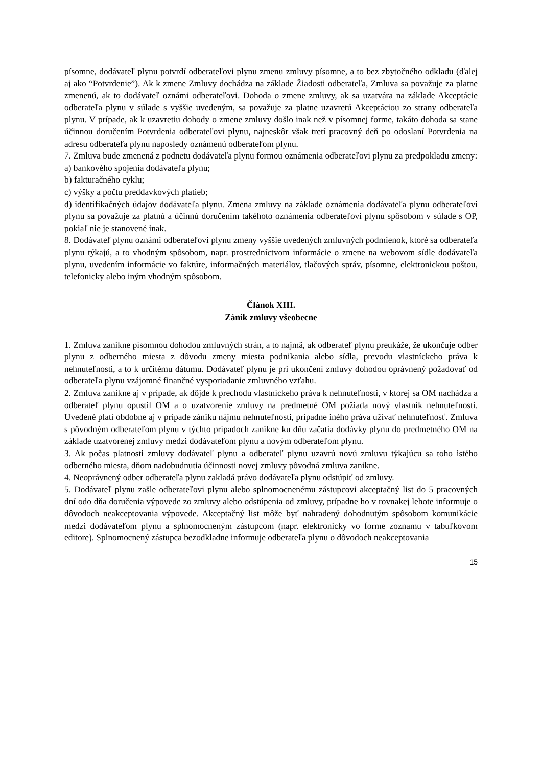písomne, dodávateľ plynu potvrdí odberateľovi plynu zmenu zmluvy písomne, a to bez zbytočného odkladu (ďalej aj ako “Potvrdenie”). Ak k zmene Zmluvy dochádza na základe Žiadosti odberateľa, Zmluva sa považuje za platne zmenenú, ak to dodávateľ oznámi odberateľovi. Dohoda o zmene zmluvy, ak sa uzatvára na základe Akceptácie odberateľa plynu v súlade s vyššie uvedeným, sa považuje za platne uzavretú Akceptáciou zo strany odberateľa plynu. V prípade, ak k uzavretiu dohody o zmene zmluvy došlo inak než v písomnej forme, takáto dohoda sa stane účinnou doručením Potvrdenia odberateľovi plynu, najneskôr však tretí pracovný deň po odoslaní Potvrdenia na adresu odberateľa plynu naposledy oznámenú odberateľom plynu.
7. Zmluva bude zmenená z podnetu dodávateľa plynu formou oznámenia odberateľovi plynu za predpokladu zmeny:
a) bankového spojenia dodávateľa plynu;
b) fakturačného cyklu;
c) výšky a počtu preddavkových platieb;
d) identifikačných údajov dodávateľa plynu. Zmena zmluvy na základe oznámenia dodávateľa plynu odberateľovi plynu sa považuje za platnú a účinnú doručením takéhoto oznámenia odberateľovi plynu spôsobom v súlade s OP, pokiaľ nie je stanovené inak.
8. Dodávateľ plynu oznámi odberateľovi plynu zmeny vyššie uvedených zmluvných podmienok, ktoré sa odberateľa plynu týkajú, a to vhodným spôsobom, napr. prostredníctvom informácie o zmene na webovom sídle dodávateľa plynu, uvedením informácie vo faktúre, informačných materiálov, tlačových správ, písomne, elektronickou poštou, telefonicky alebo iným vhodným spôsobom.
Článok XIII.
Zánik zmluvy všeobecne
1. Zmluva zanikne písomnou dohodou zmluvných strán, a to najmä, ak odberateľ plynu preukáže, že ukončuje odber plynu z odberného miesta z dôvodu zmeny miesta podnikania alebo sídla, prevodu vlastníckeho práva k nehnuteľnosti, a to k určitému dátumu. Dodávateľ plynu je pri ukončení zmluvy dohodou oprávnený požadovať od odberateľa plynu vzájomné finančné vysporiadanie zmluvného vzťahu.
2. Zmluva zanikne aj v prípade, ak dôjde k prechodu vlastníckeho práva k nehnuteľnosti, v ktorej sa OM nachádza a odberateľ plynu opustil OM a o uzatvorenie zmluvy na predmetné OM požiada nový vlastník nehnuteľnosti. Uvedené platí obdobne aj v prípade zániku nájmu nehnuteľnosti, prípadne iného práva užívať nehnuteľnosť. Zmluva s pôvodným odberateľom plynu v týchto prípadoch zanikne ku dňu začatia dodávky plynu do predmetného OM na základe uzatvorenej zmluvy medzi dodávateľom plynu a novým odberateľom plynu.
3. Ak počas platnosti zmluvy dodávateľ plynu a odberateľ plynu uzavrú novú zmluvu týkajúcu sa toho istého odberného miesta, dňom nadobudnutia účinnosti novej zmluvy pôvodná zmluva zanikne.
4. Neoprávnený odber odberateľa plynu zakladá právo dodávateľa plynu odstúpiť od zmluvy.
5. Dodávateľ plynu zašle odberateľovi plynu alebo splnomocnenému zástupcovi akceptačný list do 5 pracovných dní odo dňa doručenia výpovede zo zmluvy alebo odstúpenia od zmluvy, prípadne ho v rovnakej lehote informuje o dôvodoch neakceptovania výpovede. Akceptačný list môže byť nahradený dohodnutým spôsobom komunikácie medzi dodávateľom plynu a splnomocneným zástupcom (napr. elektronicky vo forme zoznamu v tabuľkovom editore). Splnomocnený zástupca bezodkladne informuje odberateľa plynu o dôvodoch neakceptovania
15